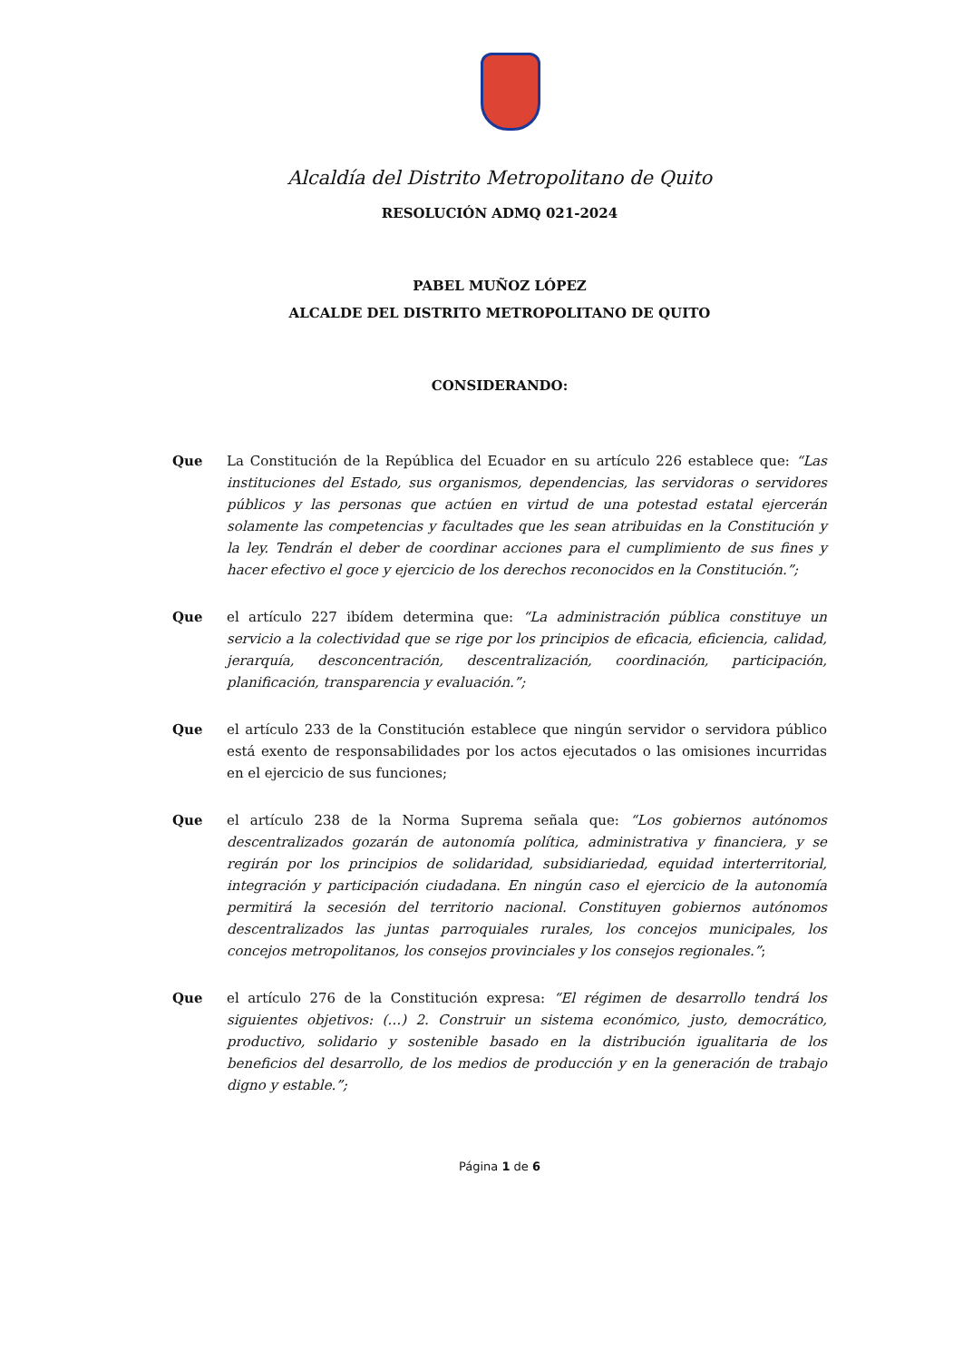Alcaldía del Distrito Metropolitano de Quito
RESOLUCIÓN ADMQ 021-2024
PABEL MUÑOZ LÓPEZ
ALCALDE DEL DISTRITO METROPOLITANO DE QUITO
CONSIDERANDO:
Que La Constitución de la República del Ecuador en su artículo 226 establece que: “Las instituciones del Estado, sus organismos, dependencias, las servidoras o servidores públicos y las personas que actúen en virtud de una potestad estatal ejercerán solamente las competencias y facultades que les sean atribuidas en la Constitución y la ley. Tendrán el deber de coordinar acciones para el cumplimiento de sus fines y hacer efectivo el goce y ejercicio de los derechos reconocidos en la Constitución.”;
Que el artículo 227 ibídem determina que: “La administración pública constituye un servicio a la colectividad que se rige por los principios de eficacia, eficiencia, calidad, jerarquía, desconcentración, descentralización, coordinación, participación, planificación, transparencia y evaluación.”;
Que el artículo 233 de la Constitución establece que ningún servidor o servidora público está exento de responsabilidades por los actos ejecutados o las omisiones incurridas en el ejercicio de sus funciones;
Que el artículo 238 de la Norma Suprema señala que: “Los gobiernos autónomos descentralizados gozarán de autonomía política, administrativa y financiera, y se regirán por los principios de solidaridad, subsidiariedad, equidad interterritorial, integración y participación ciudadana. En ningún caso el ejercicio de la autonomía permitirá la secesión del territorio nacional. Constituyen gobiernos autónomos descentralizados las juntas parroquiales rurales, los concejos municipales, los concejos metropolitanos, los consejos provinciales y los consejos regionales.”;
Que el artículo 276 de la Constitución expresa: “El régimen de desarrollo tendrá los siguientes objetivos: (…) 2. Construir un sistema económico, justo, democrático, productivo, solidario y sostenible basado en la distribución igualitaria de los beneficios del desarrollo, de los medios de producción y en la generación de trabajo digno y estable.”;
Página 1 de 6